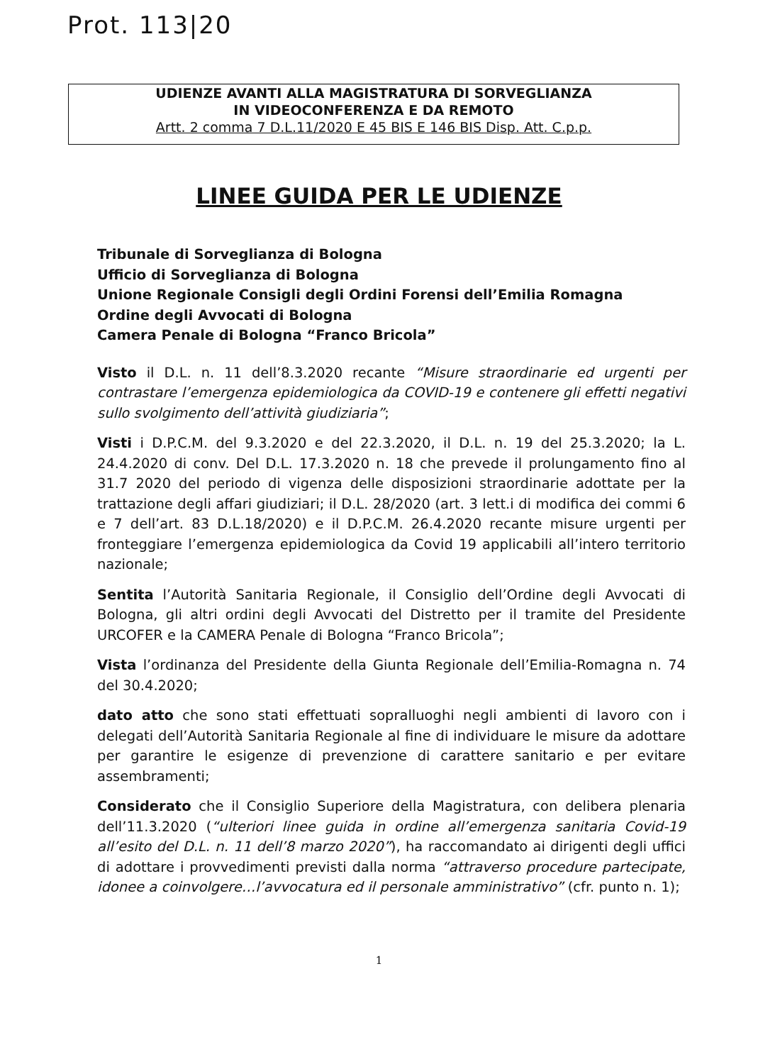Prot. 113|20
UDIENZE AVANTI ALLA MAGISTRATURA DI SORVEGLIANZA
IN VIDEOCONFERENZA E DA REMOTO
Artt. 2 comma 7 D.L.11/2020 E 45 BIS E 146 BIS Disp. Att. C.p.p.
LINEE GUIDA PER LE UDIENZE
Tribunale di Sorveglianza di Bologna
Ufficio di Sorveglianza di Bologna
Unione Regionale Consigli degli Ordini Forensi dell’Emilia Romagna
Ordine degli Avvocati di Bologna
Camera Penale di Bologna “Franco Bricola”
Visto il D.L. n. 11 dell’8.3.2020 recante “Misure straordinarie ed urgenti per contrastare l’emergenza epidemiologica da COVID-19 e contenere gli effetti negativi sullo svolgimento dell’attività giudiziaria”;
Visti i D.P.C.M. del 9.3.2020 e del 22.3.2020, il D.L. n. 19 del 25.3.2020; la L. 24.4.2020 di conv. Del D.L. 17.3.2020 n. 18 che prevede il prolungamento fino al 31.7 2020 del periodo di vigenza delle disposizioni straordinarie adottate per la trattazione degli affari giudiziari; il D.L. 28/2020 (art. 3 lett.i di modifica dei commi 6 e 7 dell’art. 83 D.L.18/2020) e il D.P.C.M. 26.4.2020 recante misure urgenti per fronteggiare l’emergenza epidemiologica da Covid 19 applicabili all’intero territorio nazionale;
Sentita l’Autorità Sanitaria Regionale, il Consiglio dell’Ordine degli Avvocati di Bologna, gli altri ordini degli Avvocati del Distretto per il tramite del Presidente URCOFER e la CAMERA Penale di Bologna “Franco Bricola”;
Vista l’ordinanza del Presidente della Giunta Regionale dell’Emilia-Romagna n. 74 del 30.4.2020;
dato atto che sono stati effettuati sopralluoghi negli ambienti di lavoro con i delegati dell’Autorità Sanitaria Regionale al fine di individuare le misure da adottare per garantire le esigenze di prevenzione di carattere sanitario e per evitare assembramenti;
Considerato che il Consiglio Superiore della Magistratura, con delibera plenaria dell’11.3.2020 (“ulteriori linee guida in ordine all’emergenza sanitaria Covid-19 all’esito del D.L. n. 11 dell’8 marzo 2020”), ha raccomandato ai dirigenti degli uffici di adottare i provvedimenti previsti dalla norma “attraverso procedure partecipate, idonee a coinvolgere…l’avvocatura ed il personale amministrativo” (cfr. punto n. 1);
1